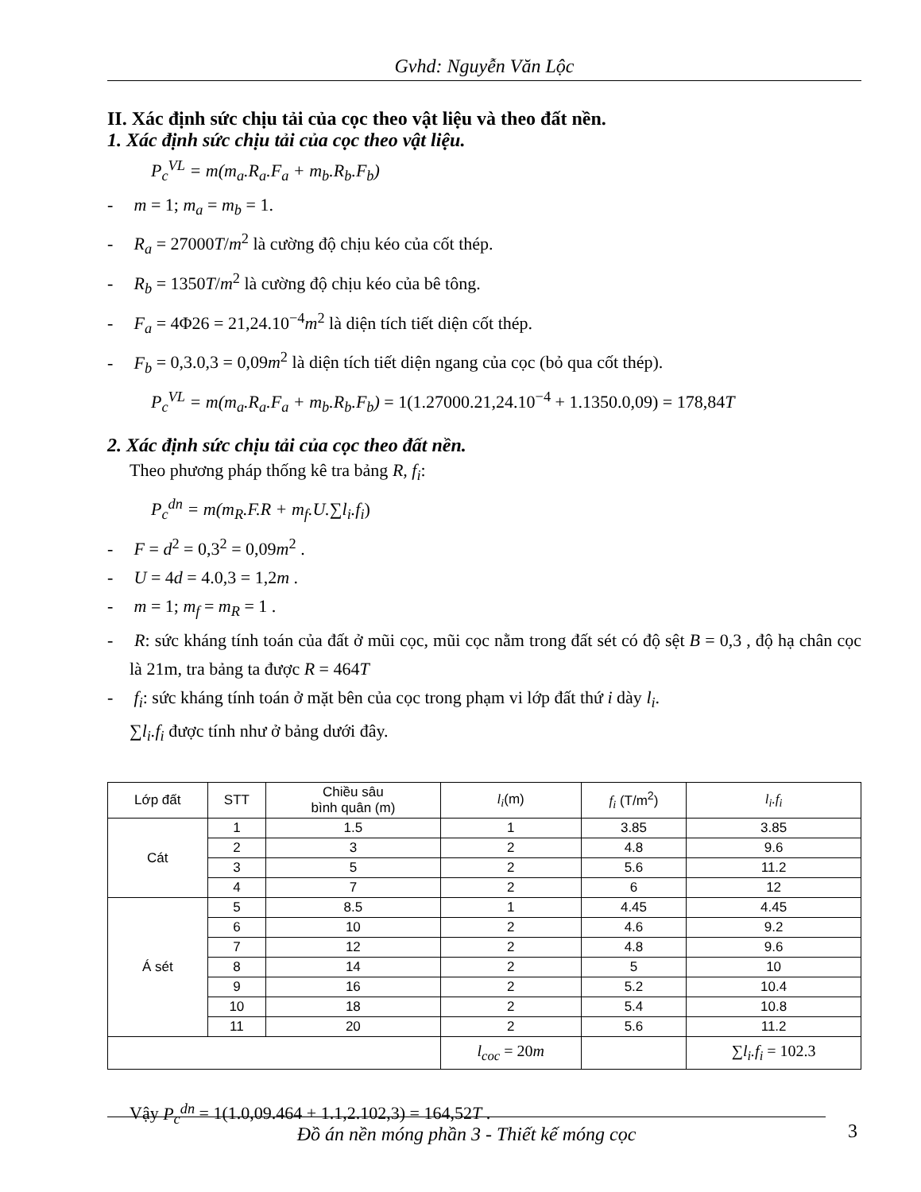Gvhd: Nguyễn Văn Lộc
II. Xác định sức chịu tải của cọc theo vật liệu và theo đất nền.
1. Xác định sức chịu tải của cọc theo vật liệu.
P<sub>c</sub><sup>VL</sup> = m(m<sub>a</sub>.R<sub>a</sub>.F<sub>a</sub> + m<sub>b</sub>.R<sub>b</sub>.F<sub>b</sub>)
- m = 1; m<sub>a</sub> = m<sub>b</sub> = 1.
- R<sub>a</sub> = 27000T/m<sup>2</sup> là cường độ chịu kéo của cốt thép.
- R<sub>b</sub> = 1350T/m<sup>2</sup> là cường độ chịu kéo của bê tông.
- F<sub>a</sub> = 4Φ26 = 21,24.10<sup>−4</sup>m<sup>2</sup> là diện tích tiết diện cốt thép.
- F<sub>b</sub> = 0,3.0,3 = 0,09m<sup>2</sup> là diện tích tiết diện ngang của cọc (bỏ qua cốt thép).
P<sub>c</sub><sup>VL</sup> = m(m<sub>a</sub>.R<sub>a</sub>.F<sub>a</sub> + m<sub>b</sub>.R<sub>b</sub>.F<sub>b</sub>) = 1(1.27000.21,24.10<sup>−4</sup> + 1.1350.0,09) = 178,84T
2. Xác định sức chịu tải của cọc theo đất nền.
Theo phương pháp thống kê tra bảng R, f<sub>i</sub>:
P<sub>c</sub><sup>dn</sup> = m(m<sub>R</sub>.F.R + m<sub>f</sub>.U.∑l<sub>i</sub>.f<sub>i</sub>)
- F = d<sup>2</sup> = 0,3<sup>2</sup> = 0,09m<sup>2</sup> .
- U = 4d = 4.0,3 = 1,2m .
- m = 1; m<sub>f</sub> = m<sub>R</sub> = 1 .
- R: sức kháng tính toán của đất ở mũi cọc, mũi cọc nằm trong đất sét có độ sệt B = 0,3 , độ hạ chân cọc là 21m, tra bảng ta được R = 464T
- f<sub>i</sub>: sức kháng tính toán ở mặt bên của cọc trong phạm vi lớp đất thứ i dày l<sub>i</sub>.
∑l<sub>i</sub>.f<sub>i</sub> được tính như ở bảng dưới đây.
| Lớp đất | STT | Chiều sâu bình quân (m) | l<sub>i</sub> (m) | f<sub>i</sub> (T/m<sup>2</sup>) | l<sub>i</sub>.f<sub>i</sub> |
| --- | --- | --- | --- | --- | --- |
| Cát | 1 | 1.5 | 1 | 3.85 | 3.85 |
| | 2 | 3 | 2 | 4.8 | 9.6 |
| | 3 | 5 | 2 | 5.6 | 11.2 |
| | 4 | 7 | 2 | 6 | 12 |
| Á sét | 5 | 8.5 | 1 | 4.45 | 4.45 |
| | 6 | 10 | 2 | 4.6 | 9.2 |
| | 7 | 12 | 2 | 4.8 | 9.6 |
| | 8 | 14 | 2 | 5 | 10 |
| | 9 | 16 | 2 | 5.2 | 10.4 |
| | 10 | 18 | 2 | 5.4 | 10.8 |
| | 11 | 20 | 2 | 5.6 | 11.2 |
| | | | l<sub>coc</sub> = 20 m | | ∑ l<sub>i</sub>.f<sub>i</sub> = 102.3 |
Vậy P<sub>c</sub><sup>dn</sup> = 1(1.0,09.464 + 1.1,2.102,3) = 164,52T .
Đồ án nền móng phần 3 - Thiết kế móng cọc
3